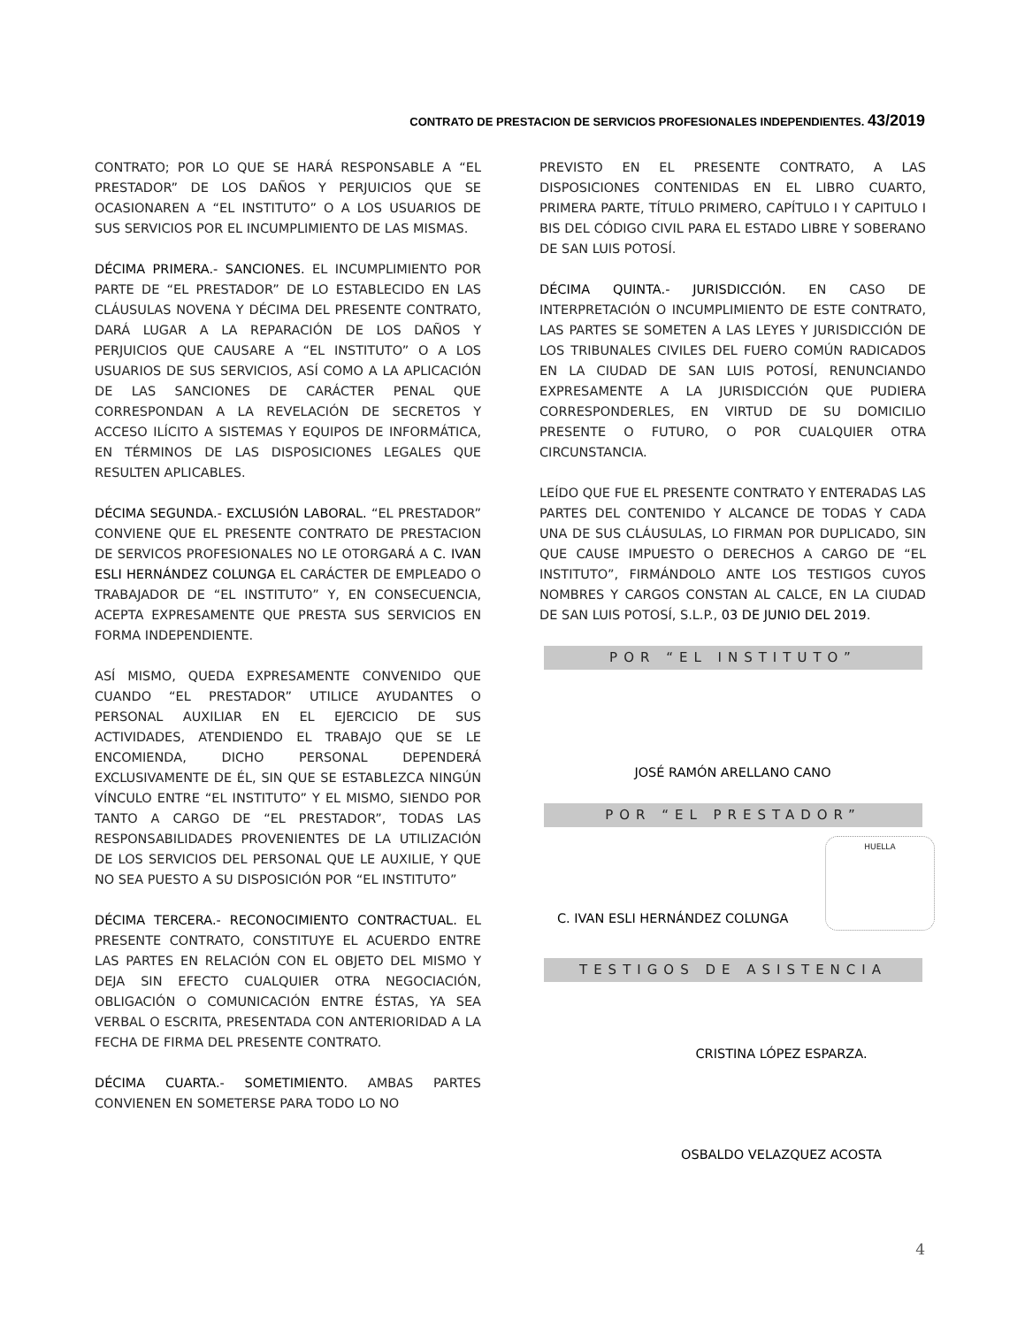CONTRATO DE PRESTACION DE SERVICIOS PROFESIONALES INDEPENDIENTES. 43/2019
CONTRATO; POR LO QUE SE HARÁ RESPONSABLE A “EL PRESTADOR” DE LOS DAÑOS Y PERJUICIOS QUE SE OCASIONAREN A “EL INSTITUTO” O A LOS USUARIOS DE SUS SERVICIOS POR EL INCUMPLIMIENTO DE LAS MISMAS.
DÉCIMA PRIMERA.- SANCIONES. EL INCUMPLIMIENTO POR PARTE DE “EL PRESTADOR” DE LO ESTABLECIDO EN LAS CLÁUSULAS NOVENA Y DÉCIMA DEL PRESENTE CONTRATO, DARÁ LUGAR A LA REPARACIÓN DE LOS DAÑOS Y PERJUICIOS QUE CAUSARE A “EL INSTITUTO” O A LOS USUARIOS DE SUS SERVICIOS, ASÍ COMO A LA APLICACIÓN DE LAS SANCIONES DE CARÁCTER PENAL QUE CORRESPONDAN A LA REVELACIÓN DE SECRETOS Y ACCESO ILÍCITO A SISTEMAS Y EQUIPOS DE INFORMÁTICA, EN TÉRMINOS DE LAS DISPOSICIONES LEGALES QUE RESULTEN APLICABLES.
DÉCIMA SEGUNDA.- EXCLUSIÓN LABORAL. “EL PRESTADOR” CONVIENE QUE EL PRESENTE CONTRATO DE PRESTACION DE SERVICOS PROFESIONALES NO LE OTORGARÁ A C. IVAN ESLI HERNÁNDEZ COLUNGA EL CARÁCTER DE EMPLEADO O TRABAJADOR DE “EL INSTITUTO” Y, EN CONSECUENCIA, ACEPTA EXPRESAMENTE QUE PRESTA SUS SERVICIOS EN FORMA INDEPENDIENTE.
ASÍ MISMO, QUEDA EXPRESAMENTE CONVENIDO QUE CUANDO “EL PRESTADOR” UTILICE AYUDANTES O PERSONAL AUXILIAR EN EL EJERCICIO DE SUS ACTIVIDADES, ATENDIENDO EL TRABAJO QUE SE LE ENCOMIENDA, DICHO PERSONAL DEPENDERÁ EXCLUSIVAMENTE DE ÉL, SIN QUE SE ESTABLEZCA NINGÚN VÍNCULO ENTRE “EL INSTITUTO” Y EL MISMO, SIENDO POR TANTO A CARGO DE “EL PRESTADOR”, TODAS LAS RESPONSABILIDADES PROVENIENTES DE LA UTILIZACIÓN DE LOS SERVICIOS DEL PERSONAL QUE LE AUXILIE, Y QUE NO SEA PUESTO A SU DISPOSICIÓN POR “EL INSTITUTO”
DÉCIMA TERCERA.- RECONOCIMIENTO CONTRACTUAL. EL PRESENTE CONTRATO, CONSTITUYE EL ACUERDO ENTRE LAS PARTES EN RELACIÓN CON EL OBJETO DEL MISMO Y DEJA SIN EFECTO CUALQUIER OTRA NEGOCIACIÓN, OBLIGACIÓN O COMUNICACIÓN ENTRE ÉSTAS, YA SEA VERBAL O ESCRITA, PRESENTADA CON ANTERIORIDAD A LA FECHA DE FIRMA DEL PRESENTE CONTRATO.
DÉCIMA CUARTA.- SOMETIMIENTO. AMBAS PARTES CONVIENEN EN SOMETERSE PARA TODO LO NO
PREVISTO EN EL PRESENTE CONTRATO, A LAS DISPOSICIONES CONTENIDAS EN EL LIBRO CUARTO, PRIMERA PARTE, TÍTULO PRIMERO, CAPÍTULO I Y CAPITULO I BIS DEL CÓDIGO CIVIL PARA EL ESTADO LIBRE Y SOBERANO DE SAN LUIS POTOSÍ.
DÉCIMA QUINTA.- JURISDICCIÓN. EN CASO DE INTERPRETACIÓN O INCUMPLIMIENTO DE ESTE CONTRATO, LAS PARTES SE SOMETEN A LAS LEYES Y JURISDICCIÓN DE LOS TRIBUNALES CIVILES DEL FUERO COMÚN RADICADOS EN LA CIUDAD DE SAN LUIS POTOSÍ, RENUNCIANDO EXPRESAMENTE A LA JURISDICCIÓN QUE PUDIERA CORRESPONDERLES, EN VIRTUD DE SU DOMICILIO PRESENTE O FUTURO, O POR CUALQUIER OTRA CIRCUNSTANCIA.
LEÍDO QUE FUE EL PRESENTE CONTRATO Y ENTERADAS LAS PARTES DEL CONTENIDO Y ALCANCE DE TODAS Y CADA UNA DE SUS CLÁUSULAS, LO FIRMAN POR DUPLICADO, SIN QUE CAUSE IMPUESTO O DERECHOS A CARGO DE “EL INSTITUTO”, FIRMÁNDOLO ANTE LOS TESTIGOS CUYOS NOMBRES Y CARGOS CONSTAN AL CALCE, EN LA CIUDAD DE SAN LUIS POTOSÍ, S.L.P., 03 DE JUNIO DEL 2019.
POR “EL INSTITUTO”
JOSÉ RAMÓN ARELLANO CANO
POR “EL PRESTADOR”
HUELLA
C. IVAN ESLI HERNÁNDEZ COLUNGA
TESTIGOS DE ASISTENCIA
CRISTINA LÓPEZ ESPARZA.
OSBALDO VELAZQUEZ ACOSTA
4